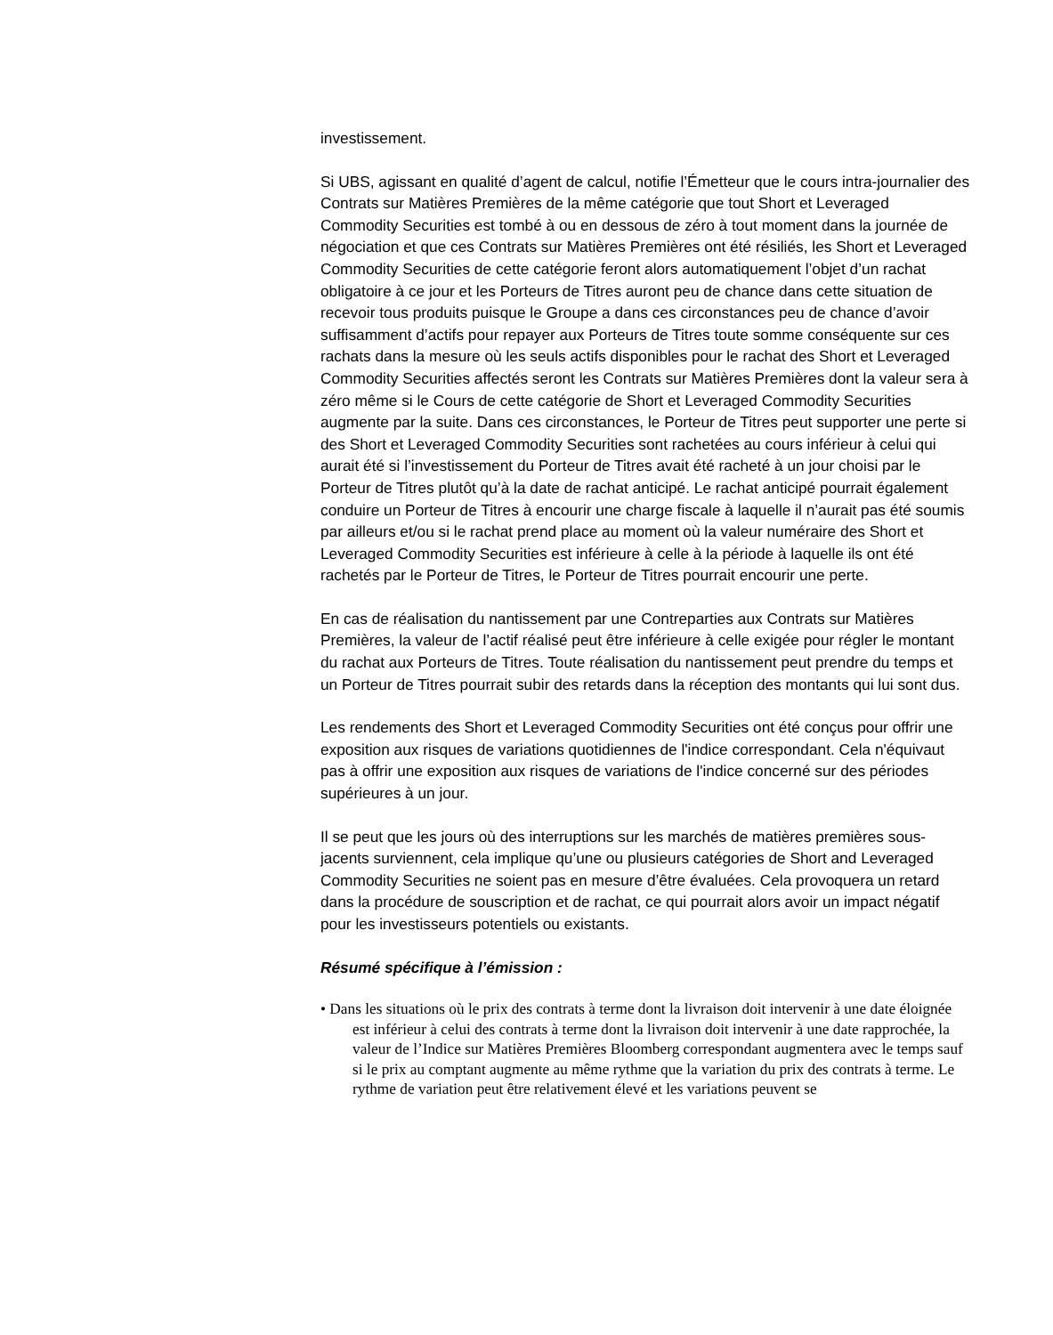investissement.
Si UBS, agissant en qualité d’agent de calcul, notifie l’Émetteur que le cours intra-journalier des Contrats sur Matières Premières de la même catégorie que tout Short et Leveraged Commodity Securities est tombé à ou en dessous de zéro à tout moment dans la journée de négociation et que ces Contrats sur Matières Premières ont été résiliés, les Short et Leveraged Commodity Securities de cette catégorie feront alors automatiquement l’objet d’un rachat obligatoire à ce jour et les Porteurs de Titres auront peu de chance dans cette situation de recevoir tous produits puisque le Groupe a dans ces circonstances peu de chance d’avoir suffisamment d’actifs pour repayer aux Porteurs de Titres toute somme conséquente sur ces rachats dans la mesure où les seuls actifs disponibles pour le rachat des Short et Leveraged Commodity Securities affectés seront les Contrats sur Matières Premières dont la valeur sera à zéro même si le Cours de cette catégorie de Short et Leveraged Commodity Securities augmente par la suite. Dans ces circonstances, le Porteur de Titres peut supporter une perte si des Short et Leveraged Commodity Securities sont rachetées au cours inférieur à celui qui aurait été si l’investissement du Porteur de Titres avait été racheté à un jour choisi par le Porteur de Titres plutôt qu’à la date de rachat anticipé. Le rachat anticipé pourrait également conduire un Porteur de Titres à encourir une charge fiscale à laquelle il n’aurait pas été soumis par ailleurs et/ou si le rachat prend place au moment où la valeur numéraire des Short et Leveraged Commodity Securities est inférieure à celle à la période à laquelle ils ont été rachetés par le Porteur de Titres, le Porteur de Titres pourrait encourir une perte.
En cas de réalisation du nantissement par une Contreparties aux Contrats sur Matières Premières, la valeur de l’actif réalisé peut être inférieure à celle exigée pour régler le montant du rachat aux Porteurs de Titres. Toute réalisation du nantissement peut prendre du temps et un Porteur de Titres pourrait subir des retards dans la réception des montants qui lui sont dus.
Les rendements des Short et Leveraged Commodity Securities ont été conçus pour offrir une exposition aux risques de variations quotidiennes de l'indice correspondant. Cela n'équivaut pas à offrir une exposition aux risques de variations de l'indice concerné sur des périodes supérieures à un jour.
Il se peut que les jours où des interruptions sur les marchés de matières premières sous-jacents surviennent, cela implique qu’une ou plusieurs catégories de Short and Leveraged Commodity Securities ne soient pas en mesure d’être évaluées. Cela provoquera un retard dans la procédure de souscription et de rachat, ce qui pourrait alors avoir un impact négatif pour les investisseurs potentiels ou existants.
Résumé spécifique à l’émission :
• Dans les situations où le prix des contrats à terme dont la livraison doit intervenir à une date éloignée est inférieur à celui des contrats à terme dont la livraison doit intervenir à une date rapprochée, la valeur de l’Indice sur Matières Premières Bloomberg correspondant augmentera avec le temps sauf si le prix au comptant augmente au même rythme que la variation du prix des contrats à terme. Le rythme de variation peut être relativement élevé et les variations peuvent se